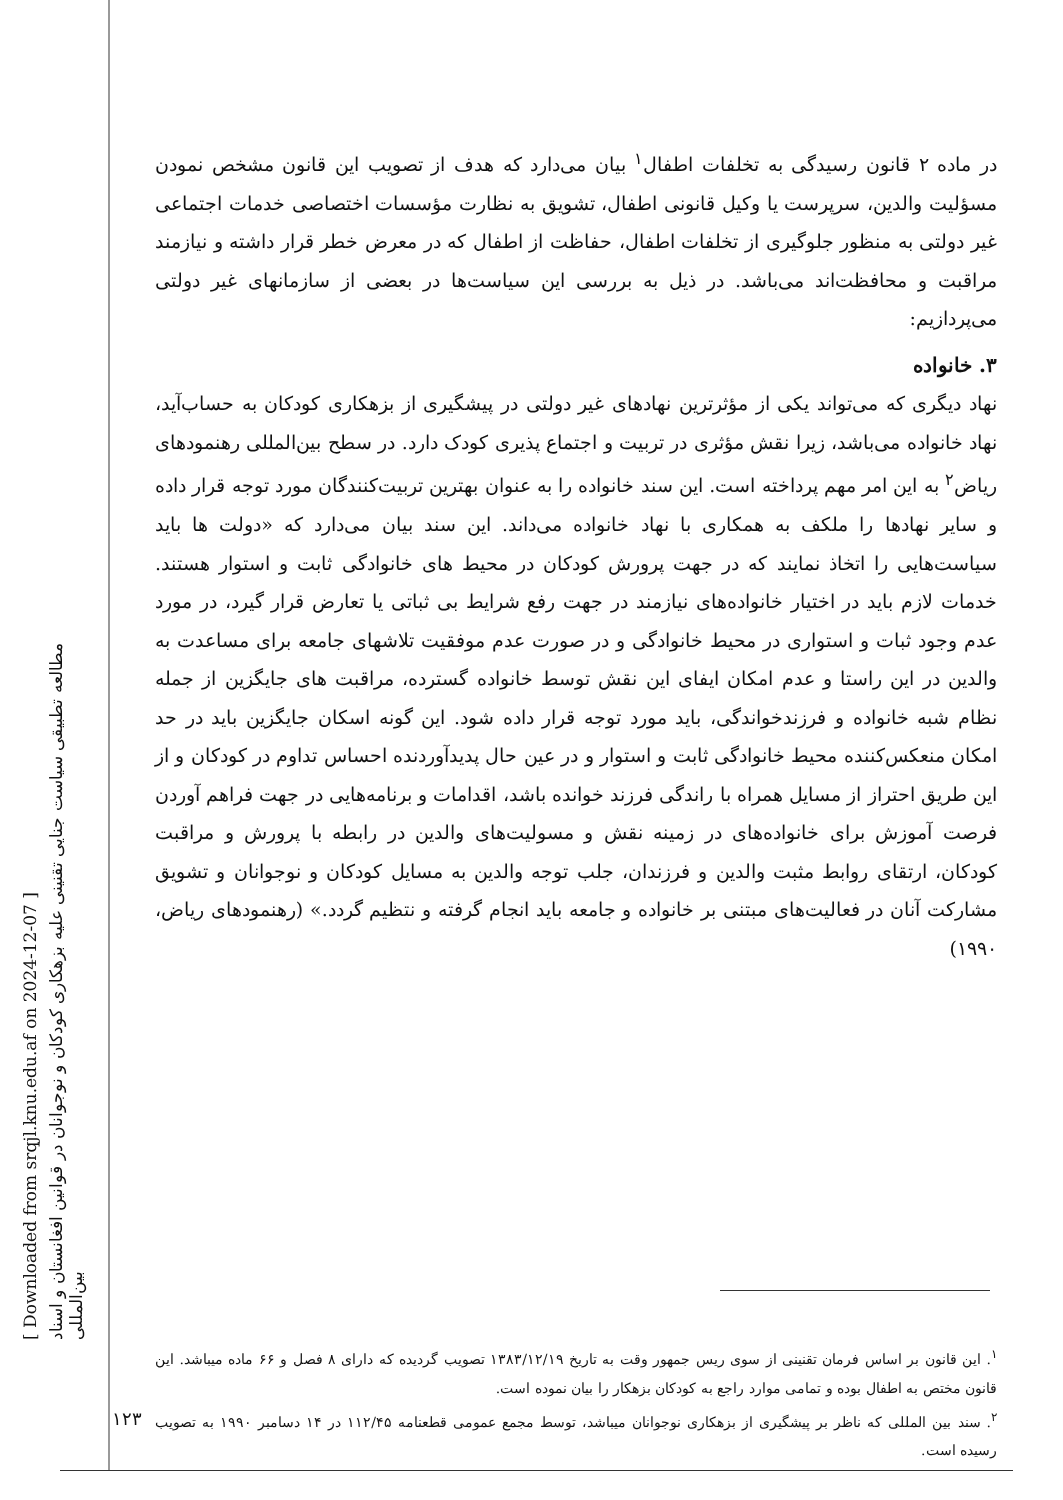[ Downloaded from srqjl.knu.edu.af on 2024-12-07 ]
مطالعه تطبیقی سیاست جنایی تقنینی علیه بزهکاری کودکان و نوجوانان در قوانین افغانستان و اسناد بین‌المللی
در ماده ۲ قانون رسیدگی به تخلفات اطفال<sup>۱</sup> بیان می‌دارد که هدف از تصویب این قانون مشخص نمودن مسؤلیت والدین، سرپرست یا وکیل قانونی اطفال، تشویق به نظارت مؤسسات اختصاصی خدمات اجتماعی غیر دولتی به منظور جلوگیری از تخلفات اطفال، حفاظت از اطفال که در معرض خطر قرار داشته و نیازمند مراقبت و محافظت‌اند می‌باشد. در ذیل به بررسی این سیاست‌ها در بعضی از سازمانهای غیر دولتی می‌پردازیم:
۳. خانواده
نهاد دیگری که می‌تواند یکی از مؤثرترین نهادهای غیر دولتی در پیشگیری از بزهکاری کودکان به حساب‌آید، نهاد خانواده می‌باشد، زیرا نقش مؤثری در تربیت و اجتماع پذیری کودک دارد. در سطح بین‌المللی رهنمودهای ریاض<sup>۲</sup> به این امر مهم پرداخته است. این سند خانواده را به عنوان بهترین تربیت‌کنندگان مورد توجه قرار داده و سایر نهادها را ملکف به همکاری با نهاد خانواده می‌داند. این سند بیان می‌دارد که «دولت ها باید سیاست‌هایی را اتخاذ نمایند که در جهت پرورش کودکان در محیط های خانوادگی ثابت و استوار هستند. خدمات لازم باید در اختیار خانواده‌های نیازمند در جهت رفع شرایط بی ثباتی یا تعارض قرار گیرد، در مورد عدم وجود ثبات و استواری در محیط خانوادگی و در صورت عدم موفقیت تلاشهای جامعه برای مساعدت به والدین در این راستا و عدم امکان ایفای این نقش توسط خانواده گسترده، مراقبت های جایگزین از جمله نظام شبه خانواده و فرزندخواندگی، باید مورد توجه قرار داده شود. این گونه اسکان جایگزین باید در حد امکان منعکس‌کننده محیط خانوادگی ثابت و استوار و در عین حال پدیدآوردنده احساس تداوم در کودکان و از این طریق احتراز از مسایل همراه با راندگی فرزند خوانده باشد، اقدامات و برنامه‌هایی در جهت فراهم آوردن فرصت آموزش برای خانواده‌های در زمینه نقش و مسولیت‌های والدین در رابطه با پرورش و مراقبت کودکان، ارتقای روابط مثبت والدین و فرزندان، جلب توجه والدین به مسایل کودکان و نوجوانان و تشویق مشارکت آنان در فعالیت‌های مبتنی بر خانواده و جامعه باید انجام گرفته و نتظیم گردد.» (رهنمودهای ریاض، ۱۹۹۰)
<sup>۱</sup>. این قانون بر اساس فرمان تقنینی از سوی ریس جمهور وقت به تاریخ ۱۳۸۳/۱۲/۱۹ تصویب گردیده که دارای ۸ فصل و ۶۶ ماده میباشد. این قانون مختص به اطفال بوده و تمامی موارد راجع به کودکان بزهکار را بیان نموده است.
<sup>۲</sup>. سند بین المللی که ناظر بر پیشگیری از بزهکاری نوجوانان میباشد، توسط مجمع عمومی قطعنامه ۱۱۲/۴۵ در ۱۴ دسامبر ۱۹۹۰ به تصویب رسیده است.
۱۲۳